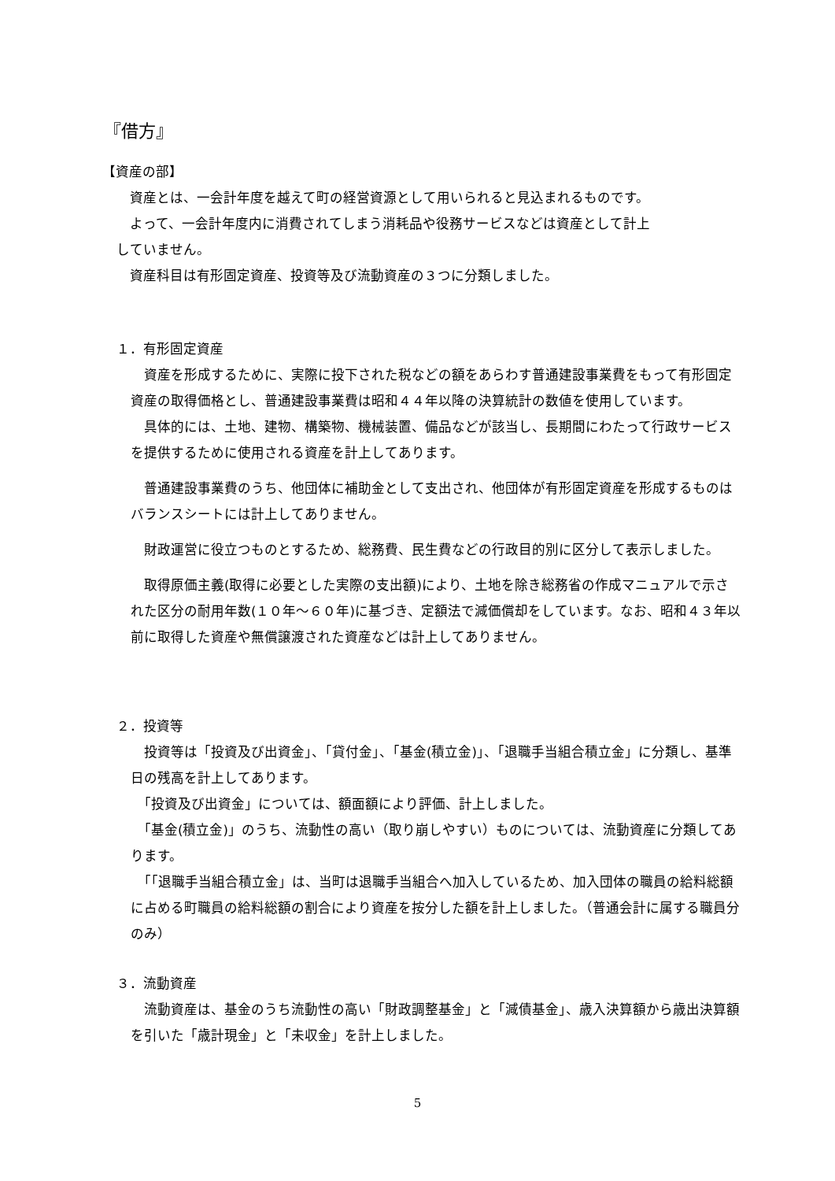『借方』
【資産の部】
　資産とは、一会計年度を越えて町の経営資源として用いられると見込まれるものです。
　よって、一会計年度内に消費されてしまう消耗品や役務サービスなどは資産として計上
していません。
　資産科目は有形固定資産、投資等及び流動資産の３つに分類しました。
１．有形固定資産
　資産を形成するために、実際に投下された税などの額をあらわす普通建設事業費をもって有形固定資産の取得価格とし、普通建設事業費は昭和４４年以降の決算統計の数値を使用しています。
　具体的には、土地、建物、構築物、機械装置、備品などが該当し、長期間にわたって行政サービスを提供するために使用される資産を計上してあります。
　普通建設事業費のうち、他団体に補助金として支出され、他団体が有形固定資産を形成するものはバランスシートには計上してありません。
　財政運営に役立つものとするため、総務費、民生費などの行政目的別に区分して表示しました。
　取得原価主義(取得に必要とした実際の支出額)により、土地を除き総務省の作成マニュアルで示された区分の耐用年数(１０年～６０年)に基づき、定額法で減価償却をしています。なお、昭和４３年以前に取得した資産や無償譲渡された資産などは計上してありません。
２．投資等
　投資等は「投資及び出資金」、「貸付金」、「基金(積立金)」、「退職手当組合積立金」に分類し、基準日の残高を計上してあります。
　「投資及び出資金」については、額面額により評価、計上しました。
　「基金(積立金)」のうち、流動性の高い（取り崩しやすい）ものについては、流動資産に分類してあります。
　「「退職手当組合積立金」は、当町は退職手当組合へ加入しているため、加入団体の職員の給料総額に占める町職員の給料総額の割合により資産を按分した額を計上しました。（普通会計に属する職員分のみ）
３．流動資産
　流動資産は、基金のうち流動性の高い「財政調整基金」と「減債基金」、歳入決算額から歳出決算額を引いた「歳計現金」と「未収金」を計上しました。
5